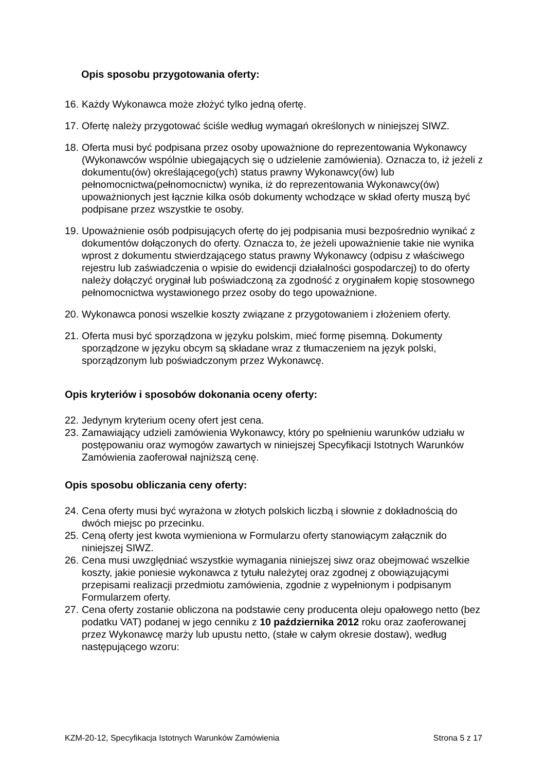Opis sposobu przygotowania oferty:
16. Każdy Wykonawca może złożyć tylko jedną ofertę.
17. Ofertę należy przygotować ściśle według wymagań określonych w niniejszej SIWZ.
18. Oferta musi być podpisana przez osoby upoważnione do reprezentowania Wykonawcy (Wykonawców wspólnie ubiegających się o udzielenie zamówienia). Oznacza to, iż jeżeli z dokumentu(ów) określającego(ych) status prawny Wykonawcy(ów) lub pełnomocnictwa(pełnomocnictw) wynika, iż do reprezentowania Wykonawcy(ów) upoważnionych jest łącznie kilka osób dokumenty wchodzące w skład oferty muszą być podpisane przez wszystkie te osoby.
19. Upoważnienie osób podpisujących ofertę do jej podpisania musi bezpośrednio wynikać z dokumentów dołączonych do oferty. Oznacza to, że jeżeli upoważnienie takie nie wynika wprost z dokumentu stwierdzającego status prawny Wykonawcy (odpisu z właściwego rejestru lub zaświadczenia o wpisie do ewidencji działalności gospodarczej) to do oferty należy dołączyć oryginał lub poświadczoną za zgodność z oryginałem kopię stosownego pełnomocnictwa wystawionego przez osoby do tego upoważnione.
20. Wykonawca ponosi wszelkie koszty związane z przygotowaniem i złożeniem oferty.
21. Oferta musi być sporządzona w języku polskim, mieć formę pisemną. Dokumenty sporządzone w języku obcym są składane wraz z tłumaczeniem na język polski, sporządzonym lub poświadczonym przez Wykonawcę.
Opis kryteriów i sposobów dokonania oceny oferty:
22. Jedynym kryterium oceny ofert jest cena.
23. Zamawiający udzieli zamówienia Wykonawcy, który po spełnieniu warunków udziału w postępowaniu oraz wymogów zawartych w niniejszej Specyfikacji Istotnych Warunków Zamówienia zaoferował najniższą cenę.
Opis sposobu obliczania ceny oferty:
24. Cena oferty musi być wyrażona w złotych polskich liczbą i słownie z dokładnością do dwóch miejsc po przecinku.
25. Ceną oferty jest kwota wymieniona w Formularzu oferty stanowiącym załącznik do niniejszej SIWZ.
26. Cena musi uwzględniać wszystkie wymagania niniejszej siwz oraz obejmować wszelkie koszty, jakie poniesie wykonawca z tytułu należytej oraz zgodnej z obowiązującymi przepisami realizacji przedmiotu zamówienia, zgodnie z wypełnionym i podpisanym Formularzem oferty.
27. Cena oferty zostanie obliczona na podstawie ceny producenta oleju opałowego netto (bez podatku VAT) podanej w jego cenniku z 10 października 2012 roku oraz zaoferowanej przez Wykonawcę marży lub upustu netto, (stałe w całym okresie dostaw), według następującego wzoru:
KZM-20-12, Specyfikacja Istotnych Warunków Zamówienia Strona 5 z 17